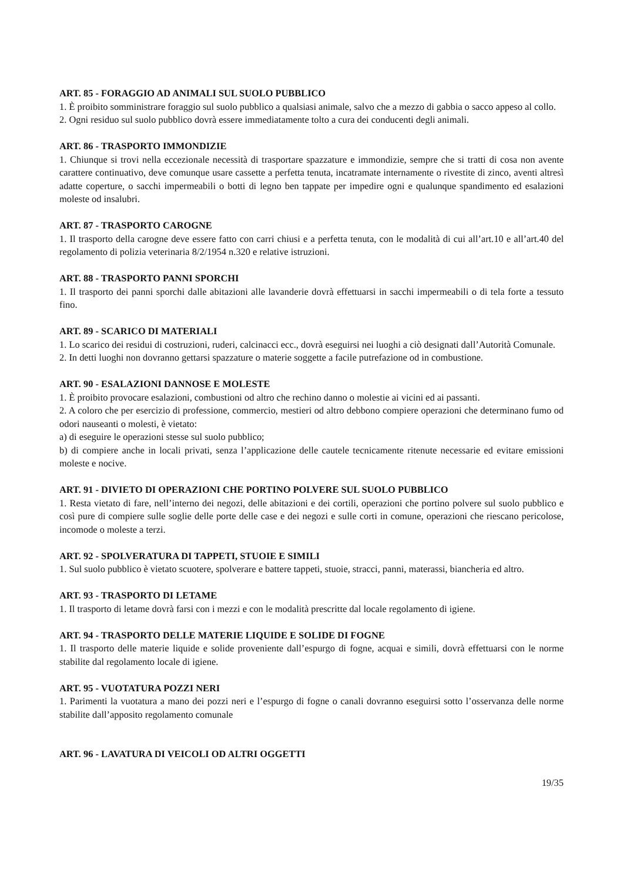ART. 85 - FORAGGIO AD ANIMALI SUL SUOLO PUBBLICO
1. È proibito somministrare foraggio sul suolo pubblico a qualsiasi animale, salvo che a mezzo di gabbia o sacco appeso al collo.
2. Ogni residuo sul suolo pubblico dovrà essere immediatamente tolto a cura dei conducenti degli animali.
ART. 86 - TRASPORTO IMMONDIZIE
1. Chiunque si trovi nella eccezionale necessità di trasportare spazzature e immondizie, sempre che si tratti di cosa non avente carattere continuativo, deve comunque usare cassette a perfetta tenuta, incatramate internamente o rivestite di zinco, aventi altresì adatte coperture, o sacchi impermeabili o botti di legno ben tappate per impedire ogni e qualunque spandimento ed esalazioni moleste od insalubri.
ART. 87 - TRASPORTO CAROGNE
1. Il trasporto della carogne deve essere fatto con carri chiusi e a perfetta tenuta, con le modalità di cui all’art.10 e all’art.40 del regolamento di polizia veterinaria 8/2/1954 n.320 e relative istruzioni.
ART. 88 - TRASPORTO PANNI SPORCHI
1. Il trasporto dei panni sporchi dalle abitazioni alle lavanderie dovrà effettuarsi in sacchi impermeabili o di tela forte a tessuto fino.
ART. 89 - SCARICO DI MATERIALI
1. Lo scarico dei residui di costruzioni, ruderi, calcinacci ecc., dovrà eseguirsi nei luoghi a ciò designati dall’Autorità Comunale.
2. In detti luoghi non dovranno gettarsi spazzature o materie soggette a facile putrefazione od in combustione.
ART. 90 - ESALAZIONI DANNOSE E MOLESTE
1. È proibito provocare esalazioni, combustioni od altro che rechino danno o molestie ai vicini ed ai passanti.
2. A coloro che per esercizio di professione, commercio, mestieri od altro debbono compiere operazioni che determinano fumo od odori nauseanti o molesti, è vietato:
a) di eseguire le operazioni stesse sul suolo pubblico;
b) di compiere anche in locali privati, senza l’applicazione delle cautele tecnicamente ritenute necessarie ed evitare emissioni moleste e nocive.
ART. 91 - DIVIETO DI OPERAZIONI CHE PORTINO POLVERE SUL SUOLO PUBBLICO
1. Resta vietato di fare, nell’interno dei negozi, delle abitazioni e dei cortili, operazioni che portino polvere sul suolo pubblico e così pure di compiere sulle soglie delle porte delle case e dei negozi e sulle corti in comune, operazioni che riescano pericolose, incomode o moleste a terzi.
ART. 92 - SPOLVERATURA DI TAPPETI, STUOIE E SIMILI
1. Sul suolo pubblico è vietato scuotere, spolverare e battere tappeti, stuoie, stracci, panni, materassi, biancheria ed altro.
ART. 93 - TRASPORTO DI LETAME
1. Il trasporto di letame dovrà farsi con i mezzi e con le modalità prescritte dal locale regolamento di igiene.
ART. 94 - TRASPORTO DELLE MATERIE LIQUIDE E SOLIDE DI FOGNE
1. Il trasporto delle materie liquide e solide proveniente dall’espurgo di fogne, acquai e simili, dovrà effettuarsi con le norme stabilite dal regolamento locale di igiene.
ART. 95 - VUOTATURA POZZI NERI
1. Parimenti la vuotatura a mano dei pozzi neri e l’espurgo di fogne o canali dovranno eseguirsi sotto l’osservanza delle norme stabilite dall’apposito regolamento comunale
ART. 96 - LAVATURA DI VEICOLI OD ALTRI OGGETTI
19/35